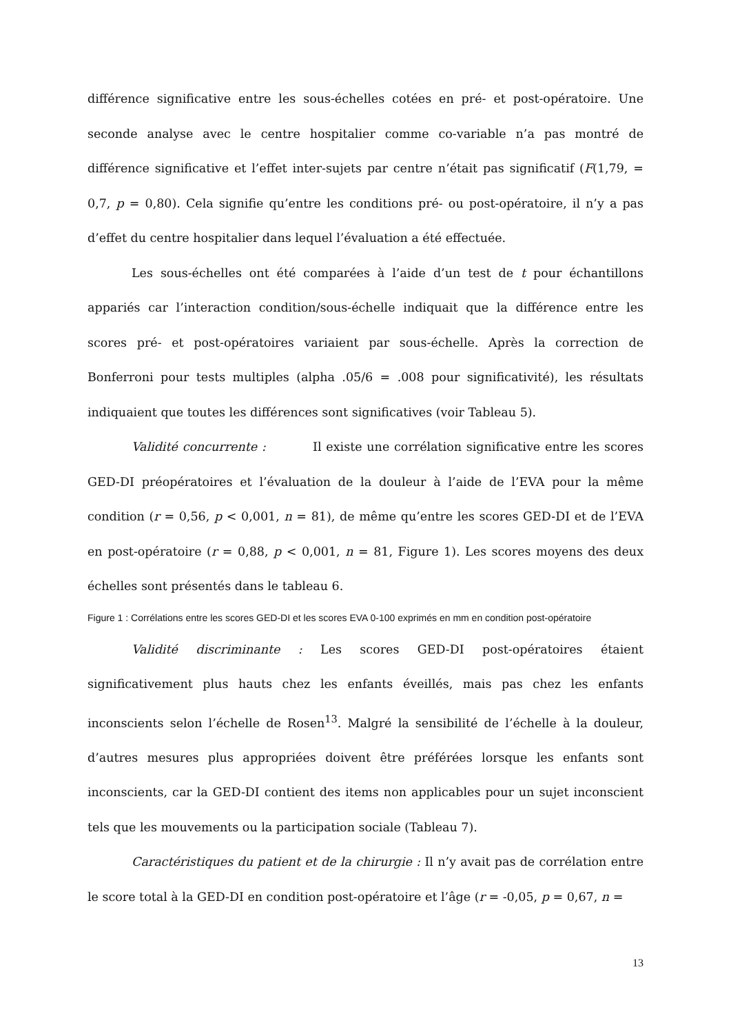différence significative entre les sous-échelles cotées en pré- et post-opératoire. Une seconde analyse avec le centre hospitalier comme co-variable n’a pas montré de différence significative et l’effet inter-sujets par centre n’était pas significatif (F(1,79, = 0,7, p = 0,80). Cela signifie qu’entre les conditions pré- ou post-opératoire, il n’y a pas d’effet du centre hospitalier dans lequel l’évaluation a été effectuée.
Les sous-échelles ont été comparées à l’aide d’un test de t pour échantillons appariés car l’interaction condition/sous-échelle indiquait que la différence entre les scores pré- et post-opératoires variaient par sous-échelle. Après la correction de Bonferroni pour tests multiples (alpha .05/6 = .008 pour significativité), les résultats indiquaient que toutes les différences sont significatives (voir Tableau 5).
Validité concurrente : Il existe une corrélation significative entre les scores GED-DI préopératoires et l’évaluation de la douleur à l’aide de l’EVA pour la même condition (r = 0,56, p < 0,001, n = 81), de même qu’entre les scores GED-DI et de l’EVA en post-opératoire (r = 0,88, p < 0,001, n = 81, Figure 1). Les scores moyens des deux échelles sont présentés dans le tableau 6.
Figure 1 : Corrélations entre les scores GED-DI et les scores EVA 0-100 exprimés en mm en condition post-opératoire
Validité discriminante : Les scores GED-DI post-opératoires étaient significativement plus hauts chez les enfants éveillés, mais pas chez les enfants inconscients selon l’échelle de Rosen<sup>13</sup>. Malgré la sensibilité de l’échelle à la douleur, d’autres mesures plus appropriées doivent être préférées lorsque les enfants sont inconscients, car la GED-DI contient des items non applicables pour un sujet inconscient tels que les mouvements ou la participation sociale (Tableau 7).
Caractéristiques du patient et de la chirurgie : Il n’y avait pas de corrélation entre le score total à la GED-DI en condition post-opératoire et l’âge (r = -0,05, p = 0,67, n =
13